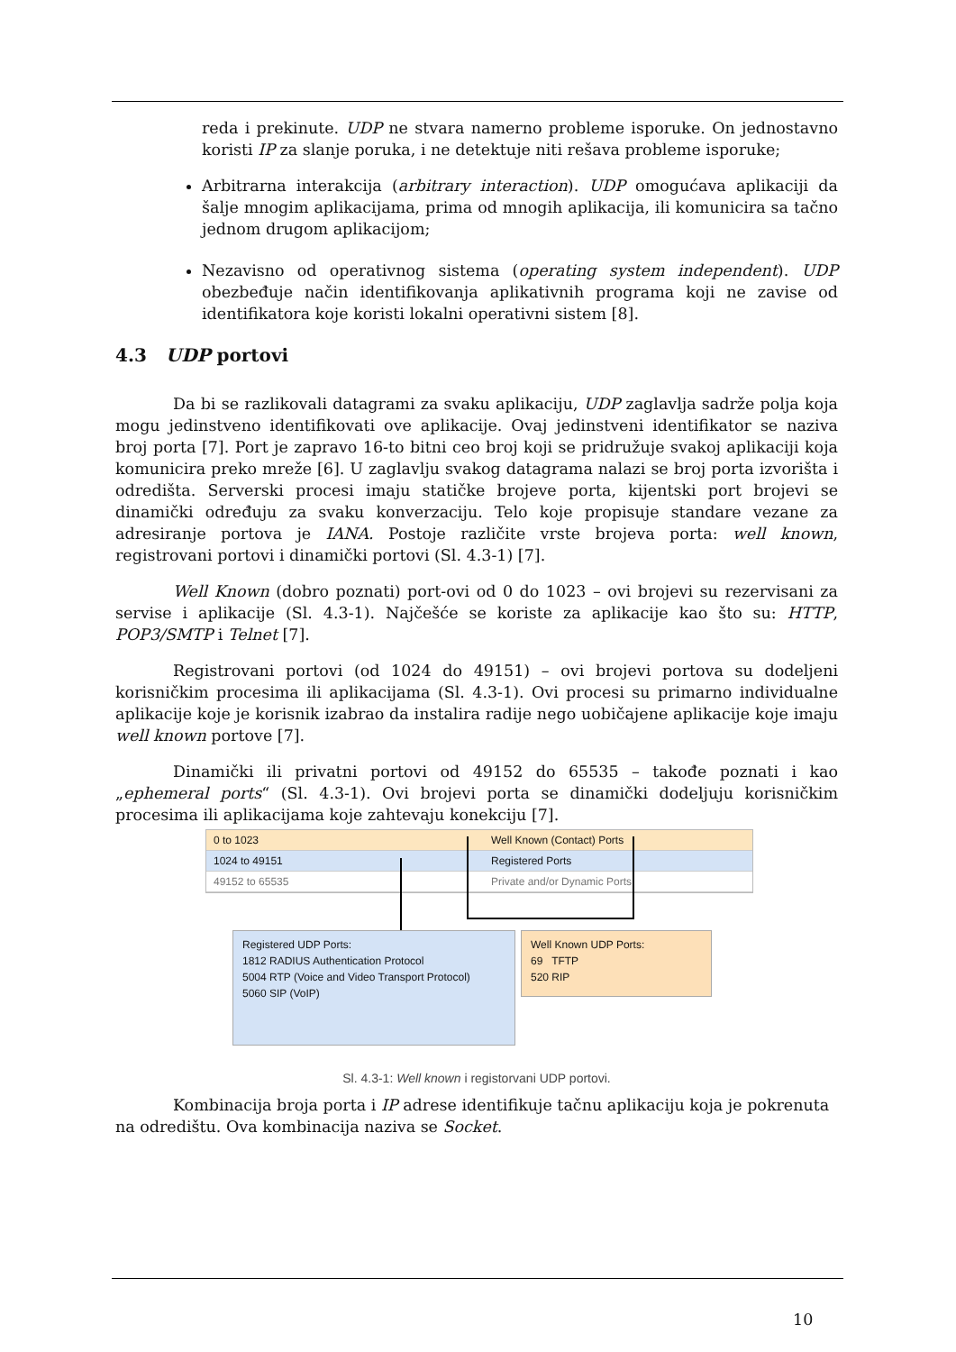reda i prekinute. UDP ne stvara namerno probleme isporuke. On jednostavno koristi IP za slanje poruka, i ne detektuje niti rešava probleme isporuke;
Arbitrarna interakcija (arbitrary interaction). UDP omogućava aplikaciji da šalje mnogim aplikacijama, prima od mnogih aplikacija, ili komunicira sa tačno jednom drugom aplikacijom;
Nezavisno od operativnog sistema (operating system independent). UDP obezbeđuje način identifikovanja aplikativnih programa koji ne zavise od identifikatora koje koristi lokalni operativni sistem [8].
4.3 UDP portovi
Da bi se razlikovali datagrami za svaku aplikaciju, UDP zaglavlja sadrže polja koja mogu jedinstveno identifikovati ove aplikacije. Ovaj jedinstveni identifikator se naziva broj porta [7]. Port je zapravo 16-to bitni ceo broj koji se pridružuje svakoj aplikaciji koja komunicira preko mreže [6]. U zaglavlju svakog datagrama nalazi se broj porta izvorišta i odredišta. Serverski procesi imaju statičke brojeve porta, kijentski port brojevi se dinamički određuju za svaku konverzaciju. Telo koje propisuje standare vezane za adresiranje portova je IANA. Postoje različite vrste brojeva porta: well known, registrovani portovi i dinamički portovi (Sl. 4.3-1) [7].
Well Known (dobro poznati) port-ovi od 0 do 1023 – ovi brojevi su rezervisani za servise i aplikacije (Sl. 4.3-1). Najčešće se koriste za aplikacije kao što su: HTTP, POP3/SMTP i Telnet [7].
Registrovani portovi (od 1024 do 49151) – ovi brojevi portova su dodeljeni korisničkim procesima ili aplikacijama (Sl. 4.3-1). Ovi procesi su primarno individualne aplikacije koje je korisnik izabrao da instalira radije nego uobičajene aplikacije koje imaju well known portove [7].
Dinamički ili privatni portovi od 49152 do 65535 – takođe poznati i kao „ephemeral ports“ (Sl. 4.3-1). Ovi brojevi porta se dinamički dodeljuju korisničkim procesima ili aplikacijama koje zahtevaju konekciju [7].
0 to 1023 Well Known (Contact) Ports
1024 to 49151 Registered Ports
49152 to 65535 Private and/or Dynamic Ports
Registered UDP Ports:
1812 RADIUS Authentication Protocol
5004 RTP (Voice and Video Transport Protocol)
5060 SIP (VoIP)
Well Known UDP Ports:
69 TFTP
520 RIP
Sl. 4.3-1: Well known i registorvani UDP portovi.
Kombinacija broja porta i IP adrese identifikuje tačnu aplikaciju koja je pokrenuta na odredištu. Ova kombinacija naziva se Socket.
10